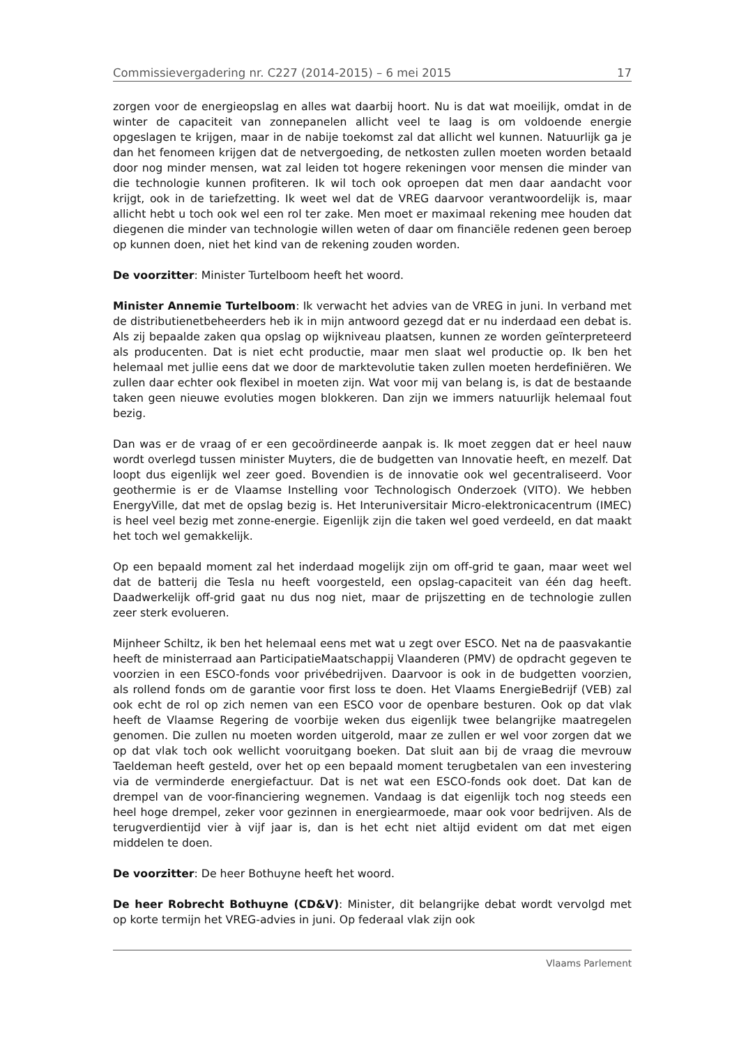Commissievergadering nr. C227 (2014-2015) – 6 mei 2015 17
zorgen voor de energieopslag en alles wat daarbij hoort. Nu is dat wat moeilijk, omdat in de winter de capaciteit van zonnepanelen allicht veel te laag is om voldoende energie opgeslagen te krijgen, maar in de nabije toekomst zal dat allicht wel kunnen. Natuurlijk ga je dan het fenomeen krijgen dat de netvergoeding, de netkosten zullen moeten worden betaald door nog minder mensen, wat zal leiden tot hogere rekeningen voor mensen die minder van die technologie kunnen profiteren. Ik wil toch ook oproepen dat men daar aandacht voor krijgt, ook in de tariefzetting. Ik weet wel dat de VREG daarvoor verantwoordelijk is, maar allicht hebt u toch ook wel een rol ter zake. Men moet er maximaal rekening mee houden dat diegenen die minder van technologie willen weten of daar om financiële redenen geen beroep op kunnen doen, niet het kind van de rekening zouden worden.
De voorzitter: Minister Turtelboom heeft het woord.
Minister Annemie Turtelboom: Ik verwacht het advies van de VREG in juni. In verband met de distributienetbeheerders heb ik in mijn antwoord gezegd dat er nu inderdaad een debat is. Als zij bepaalde zaken qua opslag op wijkniveau plaatsen, kunnen ze worden geïnterpreteerd als producenten. Dat is niet echt productie, maar men slaat wel productie op. Ik ben het helemaal met jullie eens dat we door de marktevolutie taken zullen moeten herdefiniëren. We zullen daar echter ook flexibel in moeten zijn. Wat voor mij van belang is, is dat de bestaande taken geen nieuwe evoluties mogen blokkeren. Dan zijn we immers natuurlijk helemaal fout bezig.
Dan was er de vraag of er een gecoördineerde aanpak is. Ik moet zeggen dat er heel nauw wordt overlegd tussen minister Muyters, die de budgetten van Innovatie heeft, en mezelf. Dat loopt dus eigenlijk wel zeer goed. Bovendien is de innovatie ook wel gecentraliseerd. Voor geothermie is er de Vlaamse Instelling voor Technologisch Onderzoek (VITO). We hebben EnergyVille, dat met de opslag bezig is. Het Interuniversitair Micro-elektronicacentrum (IMEC) is heel veel bezig met zonne-energie. Eigenlijk zijn die taken wel goed verdeeld, en dat maakt het toch wel gemakkelijk.
Op een bepaald moment zal het inderdaad mogelijk zijn om off-grid te gaan, maar weet wel dat de batterij die Tesla nu heeft voorgesteld, een opslag-capaciteit van één dag heeft. Daadwerkelijk off-grid gaat nu dus nog niet, maar de prijszetting en de technologie zullen zeer sterk evolueren.
Mijnheer Schiltz, ik ben het helemaal eens met wat u zegt over ESCO. Net na de paasvakantie heeft de ministerraad aan ParticipatieMaatschappij Vlaanderen (PMV) de opdracht gegeven te voorzien in een ESCO-fonds voor privébedrijven. Daarvoor is ook in de budgetten voorzien, als rollend fonds om de garantie voor first loss te doen. Het Vlaams EnergieBedrijf (VEB) zal ook echt de rol op zich nemen van een ESCO voor de openbare besturen. Ook op dat vlak heeft de Vlaamse Regering de voorbije weken dus eigenlijk twee belangrijke maatregelen genomen. Die zullen nu moeten worden uitgerold, maar ze zullen er wel voor zorgen dat we op dat vlak toch ook wellicht vooruitgang boeken. Dat sluit aan bij de vraag die mevrouw Taeldeman heeft gesteld, over het op een bepaald moment terugbetalen van een investering via de verminderde energiefactuur. Dat is net wat een ESCO-fonds ook doet. Dat kan de drempel van de voor-financiering wegnemen. Vandaag is dat eigenlijk toch nog steeds een heel hoge drempel, zeker voor gezinnen in energiearmoede, maar ook voor bedrijven. Als de terugverdientijd vier à vijf jaar is, dan is het echt niet altijd evident om dat met eigen middelen te doen.
De voorzitter: De heer Bothuyne heeft het woord.
De heer Robrecht Bothuyne (CD&V): Minister, dit belangrijke debat wordt vervolgd met op korte termijn het VREG-advies in juni. Op federaal vlak zijn ook
Vlaams Parlement